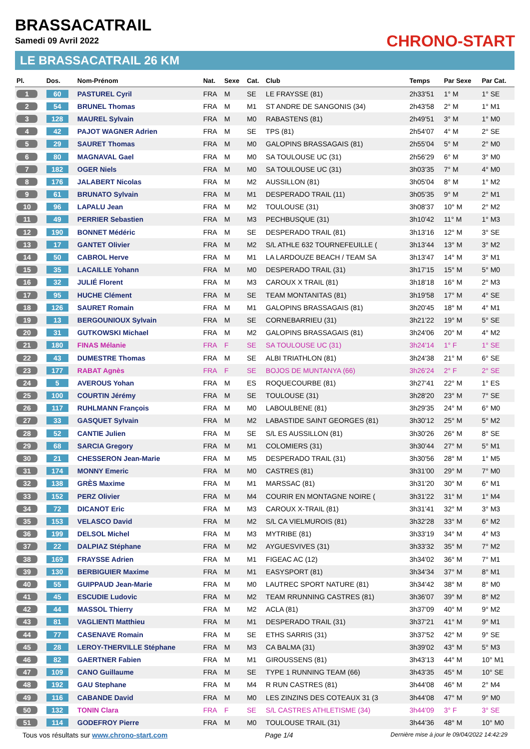BRASSACATRAIL
Samedi 09 Avril 2022
LE BRASSACATRAIL 26 KM
CHRONO-START
| Pl. | Dos. | Nom-Prénom | Nat. | Sexe | Cat. | Club | Temps | Par Sexe | Par Cat. |
| --- | --- | --- | --- | --- | --- | --- | --- | --- | --- |
| 1 | 60 | PASTUREL Cyril | FRA | M | SE | LE FRAYSSE (81) | 2h33'51 | 1° M | 1° SE |
| 2 | 54 | BRUNEL Thomas | FRA | M | M1 | ST ANDRE DE SANGONIS (34) | 2h43'58 | 2° M | 1° M1 |
| 3 | 128 | MAUREL Sylvain | FRA | M | M0 | RABASTENS (81) | 2h49'51 | 3° M | 1° M0 |
| 4 | 42 | PAJOT WAGNER Adrien | FRA | M | SE | TPS (81) | 2h54'07 | 4° M | 2° SE |
| 5 | 29 | SAURET Thomas | FRA | M | M0 | GALOPINS BRASSAGAIS (81) | 2h55'04 | 5° M | 2° M0 |
| 6 | 80 | MAGNAVAL Gael | FRA | M | M0 | SA TOULOUSE UC (31) | 2h56'29 | 6° M | 3° M0 |
| 7 | 182 | OGER Niels | FRA | M | M0 | SA TOULOUSE UC (31) | 3h03'35 | 7° M | 4° M0 |
| 8 | 176 | JALABERT Nicolas | FRA | M | M2 | AUSSILLON (81) | 3h05'04 | 8° M | 1° M2 |
| 9 | 61 | BRUNATO Sylvain | FRA | M | M1 | DESPERADO TRAIL (11) | 3h05'35 | 9° M | 2° M1 |
| 10 | 96 | LAPALU Jean | FRA | M | M2 | TOULOUSE (31) | 3h08'37 | 10° M | 2° M2 |
| 11 | 49 | PERRIER Sebastien | FRA | M | M3 | PECHBUSQUE (31) | 3h10'42 | 11° M | 1° M3 |
| 12 | 190 | BONNET Médéric | FRA | M | SE | DESPERADO TRAIL (81) | 3h13'16 | 12° M | 3° SE |
| 13 | 17 | GANTET Olivier | FRA | M | M2 | S/L ATHLE 632 TOURNEFEUILLE ( | 3h13'44 | 13° M | 3° M2 |
| 14 | 50 | CABROL Herve | FRA | M | M1 | LA LARDOUZE BEACH / TEAM SA | 3h13'47 | 14° M | 3° M1 |
| 15 | 35 | LACAILLE Yohann | FRA | M | M0 | DESPERADO TRAIL (31) | 3h17'15 | 15° M | 5° M0 |
| 16 | 32 | JULIÉ Florent | FRA | M | M3 | CAROUX X TRAIL (81) | 3h18'18 | 16° M | 2° M3 |
| 17 | 95 | HUCHE Clément | FRA | M | SE | TEAM MONTANITAS (81) | 3h19'58 | 17° M | 4° SE |
| 18 | 126 | SAURET Romain | FRA | M | M1 | GALOPINS BRASSAGAIS (81) | 3h20'45 | 18° M | 4° M1 |
| 19 | 13 | BERGOUNIOUX Sylvain | FRA | M | SE | CORNEBARRIEU (31) | 3h21'22 | 19° M | 5° SE |
| 20 | 31 | GUTKOWSKI Michael | FRA | M | M2 | GALOPINS BRASSAGAIS (81) | 3h24'06 | 20° M | 4° M2 |
| 21 | 180 | FINAS Mélanie | FRA | F | SE | SA TOULOUSE UC (31) | 3h24'14 | 1° F | 1° SE |
| 22 | 43 | DUMESTRE Thomas | FRA | M | SE | ALBI TRIATHLON (81) | 3h24'38 | 21° M | 6° SE |
| 23 | 177 | RABAT Agnès | FRA | F | SE | BOJOS DE MUNTANYA (66) | 3h26'24 | 2° F | 2° SE |
| 24 | 5 | AVEROUS Yohan | FRA | M | ES | ROQUECOURBE (81) | 3h27'41 | 22° M | 1° ES |
| 25 | 100 | COURTIN Jérémy | FRA | M | SE | TOULOUSE (31) | 3h28'20 | 23° M | 7° SE |
| 26 | 117 | RUHLMANN François | FRA | M | M0 | LABOULBENE (81) | 3h29'35 | 24° M | 6° M0 |
| 27 | 33 | GASQUET Sylvain | FRA | M | M2 | LABASTIDE SAINT GEORGES (81) | 3h30'12 | 25° M | 5° M2 |
| 28 | 52 | CANTIE Julien | FRA | M | SE | S/L ES AUSSILLON (81) | 3h30'26 | 26° M | 8° SE |
| 29 | 68 | SARCIA Gregory | FRA | M | M1 | COLOMIERS (31) | 3h30'44 | 27° M | 5° M1 |
| 30 | 21 | CHESSERON Jean-Marie | FRA | M | M5 | DESPERADO TRAIL (31) | 3h30'56 | 28° M | 1° M5 |
| 31 | 174 | MONNY Emeric | FRA | M | M0 | CASTRES (81) | 3h31'00 | 29° M | 7° M0 |
| 32 | 138 | GRÈS Maxime | FRA | M | M1 | MARSSAC (81) | 3h31'20 | 30° M | 6° M1 |
| 33 | 152 | PERZ Olivier | FRA | M | M4 | COURIR EN MONTAGNE NOIRE ( | 3h31'22 | 31° M | 1° M4 |
| 34 | 72 | DICANOT Eric | FRA | M | M3 | CAROUX X-TRAIL (81) | 3h31'41 | 32° M | 3° M3 |
| 35 | 153 | VELASCO David | FRA | M | M2 | S/L CA VIELMUROIS (81) | 3h32'28 | 33° M | 6° M2 |
| 36 | 199 | DELSOL Michel | FRA | M | M3 | MYTRIBE (81) | 3h33'19 | 34° M | 4° M3 |
| 37 | 22 | DALPIAZ Stéphane | FRA | M | M2 | AYGUESVIVES (31) | 3h33'32 | 35° M | 7° M2 |
| 38 | 169 | FRAYSSE Adrien | FRA | M | M1 | FIGEAC AC (12) | 3h34'02 | 36° M | 7° M1 |
| 39 | 130 | BERBIGUIER Maxime | FRA | M | M1 | EASYSPORT (81) | 3h34'34 | 37° M | 8° M1 |
| 40 | 55 | GUIPPAUD Jean-Marie | FRA | M | M0 | LAUTREC SPORT NATURE (81) | 3h34'42 | 38° M | 8° M0 |
| 41 | 45 | ESCUDIE Ludovic | FRA | M | M2 | TEAM RRUNNING CASTRES (81) | 3h36'07 | 39° M | 8° M2 |
| 42 | 44 | MASSOL Thierry | FRA | M | M2 | ACLA (81) | 3h37'09 | 40° M | 9° M2 |
| 43 | 81 | VAGLIENTI Matthieu | FRA | M | M1 | DESPERADO TRAIL (31) | 3h37'21 | 41° M | 9° M1 |
| 44 | 77 | CASENAVE Romain | FRA | M | SE | ETHS SARRIS (31) | 3h37'52 | 42° M | 9° SE |
| 45 | 28 | LEROY-THERVILLE Stéphane | FRA | M | M3 | CA BALMA (31) | 3h39'02 | 43° M | 5° M3 |
| 46 | 82 | GAERTNER Fabien | FRA | M | M1 | GIROUSSENS (81) | 3h43'13 | 44° M | 10° M1 |
| 47 | 109 | CANO Guillaume | FRA | M | SE | TYPE 1 RUNNING TEAM (66) | 3h43'35 | 45° M | 10° SE |
| 48 | 192 | GAU Stephane | FRA | M | M4 | R RUN CASTRES (81) | 3h44'08 | 46° M | 2° M4 |
| 49 | 116 | CABANDE David | FRA | M | M0 | LES ZINZINS DES COTEAUX 31 (3 | 3h44'08 | 47° M | 9° M0 |
| 50 | 132 | TONIN Clara | FRA | F | SE | S/L CASTRES ATHLETISME (34) | 3h44'09 | 3° F | 3° SE |
| 51 | 114 | GODEFROY Pierre | FRA | M | M0 | TOULOUSE TRAIL (31) | 3h44'36 | 48° M | 10° M0 |
Tous vos résultats sur www.chrono-start.com Page 1/4 Dernière mise à jour le 09/04/2022 14:42:29